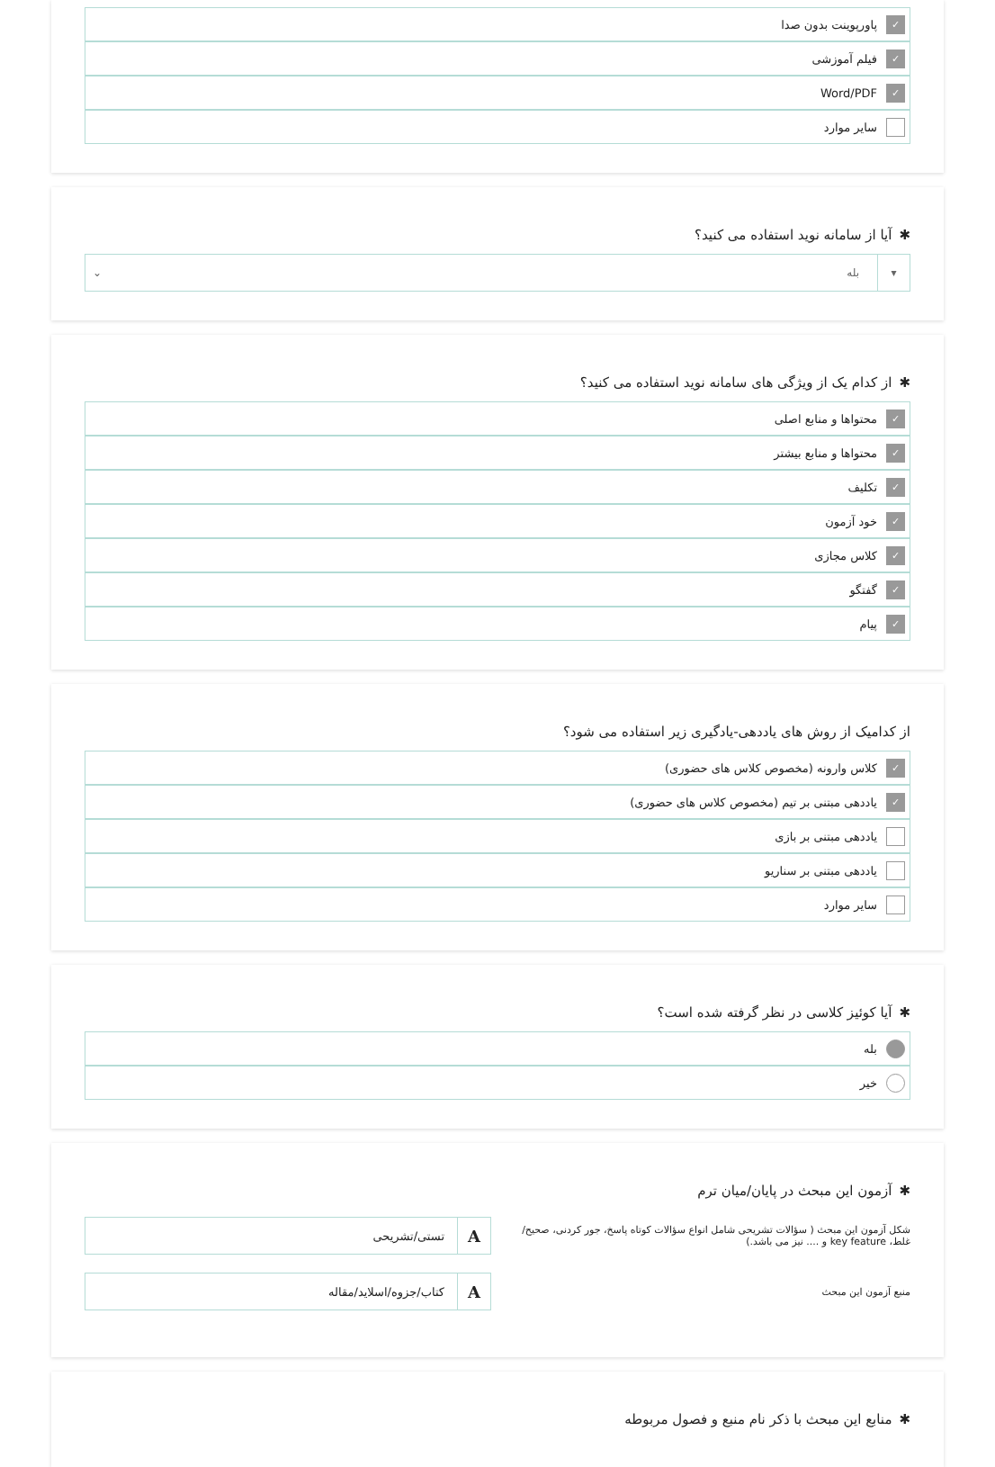✓ پاورپوینت بدون صدا
✓ فیلم آموزشی
✓ Word/PDF
سایر موارد
✱آیا از سامانه نوید استفاده می کنید؟
▾ بله ⌄
✱از کدام یک از ویژگی های سامانه نوید استفاده می کنید؟
✓ محتواها و منابع اصلی
✓ محتواها و منابع بیشتر
✓ تکلیف
✓ خود آزمون
✓ کلاس مجازی
✓ گفتگو
✓ پیام
از کدامیک از روش های یاددهی-یادگیری زیر استفاده می شود؟
✓ کلاس وارونه (مخصوص کلاس های حضوری)
✓ یاددهی مبتنی بر تیم (مخصوص کلاس های حضوری)
یاددهی مبتنی بر بازی
یاددهی مبتنی بر سناریو
سایر موارد
✱آیا کوئیز کلاسی در نظر گرفته شده است؟
بله
خیر
✱آزمون این مبحث در پایان/میان ترم
شکل آزمون این مبحث ( سؤالات تشریحی شامل انواع سؤالات کوتاه پاسخ، جور کردنی، صحیح/غلط، key feature و .... نیز می باشد.)
Aتستی/تشریحی
منبع آزمون این مبحث
Aکتاب/جزوه/اسلاید/مقاله
✱منابع این مبحث با ذکر نام منبع و فصول مربوطه